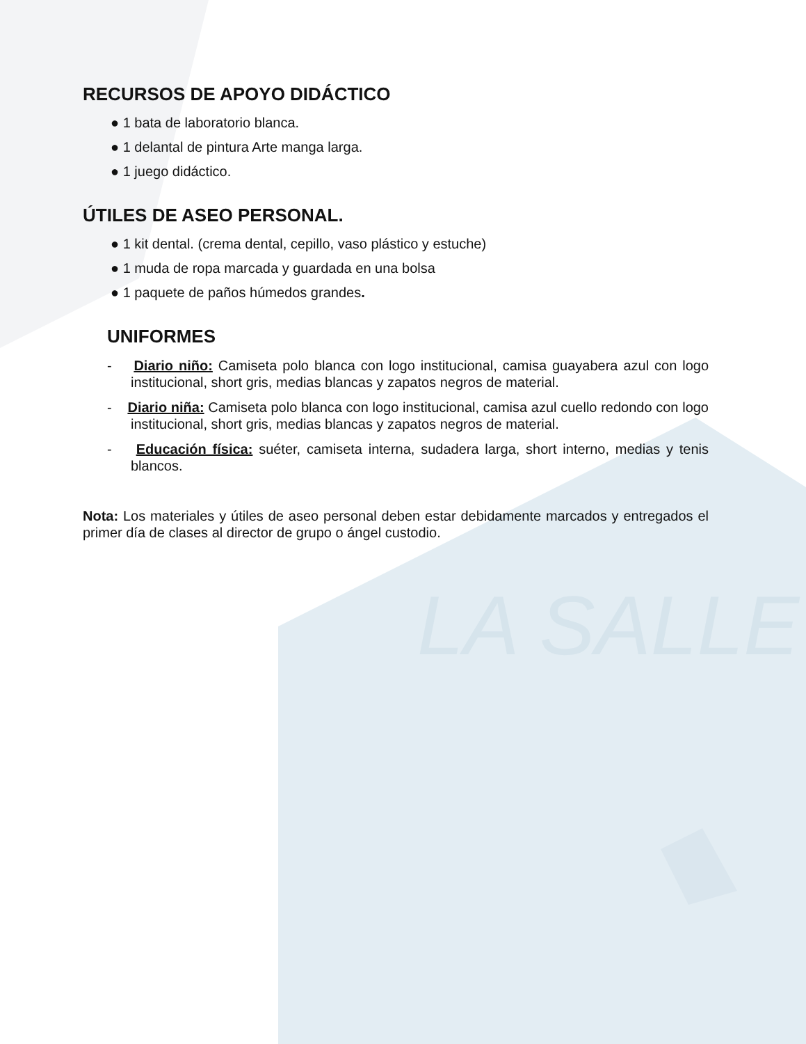LA SALLE
RECURSOS DE APOYO DIDÁCTICO
● 1 bata de laboratorio blanca.
● 1 delantal de pintura Arte manga larga.
● 1 juego didáctico.
ÚTILES DE ASEO PERSONAL.
● 1 kit dental. (crema dental, cepillo, vaso plástico y estuche)
● 1 muda de ropa marcada y guardada en una bolsa
● 1 paquete de paños húmedos grandes.
UNIFORMES
- Diario niño: Camiseta polo blanca con logo institucional, camisa guayabera azul con logo institucional, short gris, medias blancas y zapatos negros de material.
- Diario niña: Camiseta polo blanca con logo institucional, camisa azul cuello redondo con logo institucional, short gris, medias blancas y zapatos negros de material.
- Educación física: suéter, camiseta interna, sudadera larga, short interno, medias y tenis blancos.
Nota: Los materiales y útiles de aseo personal deben estar debidamente marcados y entregados el primer día de clases al director de grupo o ángel custodio.